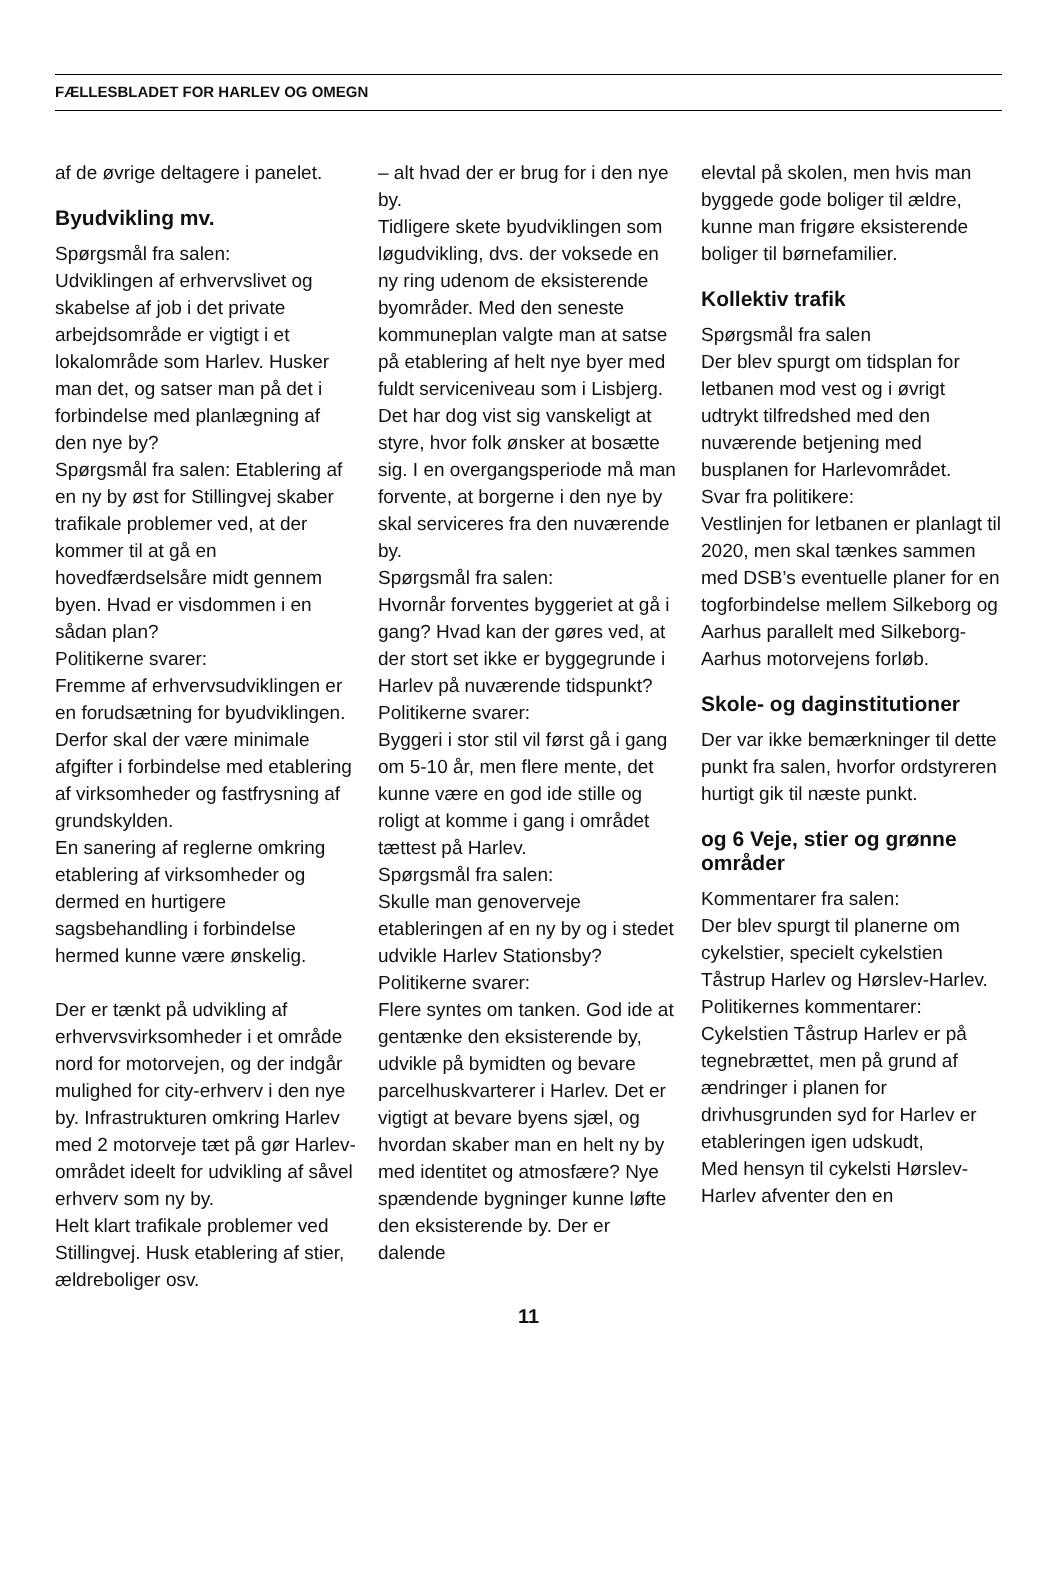FÆLLESBLADET FOR HARLEV OG OMEGN
af de øvrige deltagere i panelet.
Byudvikling mv.
Spørgsmål fra salen:
Udviklingen af erhvervslivet og skabelse af job i det private arbejdsområde er vigtigt i et lokalområde som Harlev. Husker man det, og satser man på det i forbindelse med planlægning af den nye by?
Spørgsmål fra salen: Etablering af en ny by øst for Stillingvej skaber trafikale problemer ved, at der kommer til at gå en hovedfærdselsåre midt gennem byen. Hvad er visdommen i en sådan plan?
Politikerne svarer:
Fremme af erhvervsudviklingen er en forudsætning for byudviklingen. Derfor skal der være minimale afgifter i forbindelse med etablering af virksomheder og fastfrysning af grundskylden.
En sanering af reglerne omkring etablering af virksomheder og dermed en hurtigere sagsbehandling i forbindelse hermed kunne være ønskelig.
Der er tænkt på udvikling af erhvervsvirksomheder i et område nord for motorvejen, og der indgår mulighed for city-erhverv i den nye by. Infrastrukturen omkring Harlev med 2 motorveje tæt på gør Harlev-området ideelt for udvikling af såvel erhverv som ny by.
Helt klart trafikale problemer ved Stillingvej. Husk etablering af stier, ældreboliger osv.
– alt hvad der er brug for i den nye by.
Tidligere skete byudviklingen som løgudvikling, dvs. der voksede en ny ring udenom de eksisterende byområder. Med den seneste kommuneplan valgte man at satse på etablering af helt nye byer med fuldt serviceniveau som i Lisbjerg. Det har dog vist sig vanskeligt at styre, hvor folk ønsker at bosætte sig. I en overgangsperiode må man forvente, at borgerne i den nye by skal serviceres fra den nuværende by.
Spørgsmål fra salen:
Hvornår forventes byggeriet at gå i gang? Hvad kan der gøres ved, at der stort set ikke er byggegrunde i Harlev på nuværende tidspunkt?
Politikerne svarer:
Byggeri i stor stil vil først gå i gang om 5-10 år, men flere mente, det kunne være en god ide stille og roligt at komme i gang i området tættest på Harlev.
Spørgsmål fra salen:
Skulle man genoverveje etableringen af en ny by og i stedet udvikle Harlev Stationsby?
Politikerne svarer:
Flere syntes om tanken. God ide at gentænke den eksisterende by, udvikle på bymidten og bevare parcelhuskvarterer i Harlev. Det er vigtigt at bevare byens sjæl, og hvordan skaber man en helt ny by med identitet og atmosfære? Nye spændende bygninger kunne løfte den eksisterende by. Der er dalende
elevtal på skolen, men hvis man byggede gode boliger til ældre, kunne man frigøre eksisterende boliger til børnefamilier.
Kollektiv trafik
Spørgsmål fra salen
Der blev spurgt om tidsplan for letbanen mod vest og i øvrigt udtrykt tilfredshed med den nuværende betjening med busplanen for Harlevområdet.
Svar fra politikere:
Vestlinjen for letbanen er planlagt til 2020, men skal tænkes sammen med DSB’s eventuelle planer for en togforbindelse mellem Silkeborg og Aarhus parallelt med Silkeborg-Aarhus motorvejens forløb.
Skole- og daginstitutioner
Der var ikke bemærkninger til dette punkt fra salen, hvorfor ordstyreren hurtigt gik til næste punkt.
og 6 Veje, stier og grønne områder
Kommentarer fra salen:
Der blev spurgt til planerne om cykelstier, specielt cykelstien Tåstrup Harlev og Hørslev-Harlev.
Politikernes kommentarer:
Cykelstien Tåstrup Harlev er på tegnebrættet, men på grund af ændringer i planen for drivhusgrunden syd for Harlev er etableringen igen udskudt,
Med hensyn til cykelsti Hørslev-Harlev afventer den en
11